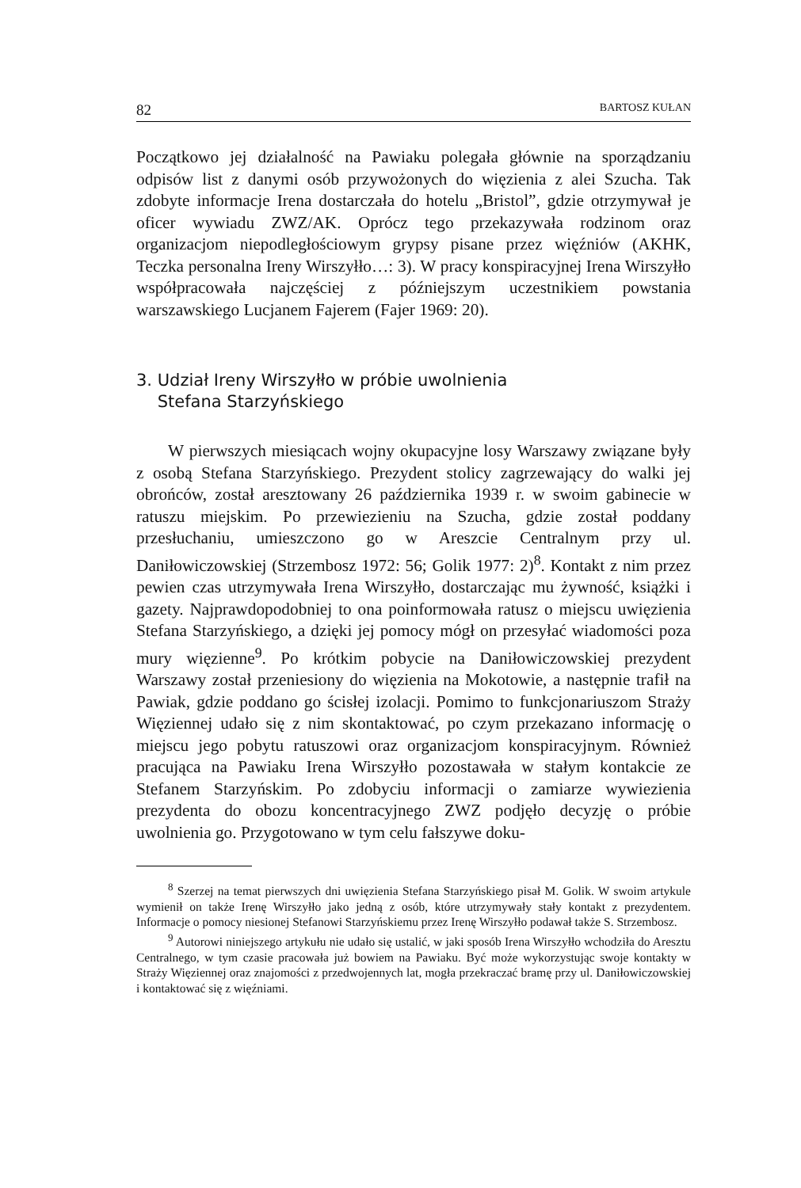82 BARTOSZ KUŁAN
Początkowo jej działalność na Pawiaku polegała głównie na sporządzaniu odpisów list z danymi osób przywożonych do więzienia z alei Szucha. Tak zdobyte informacje Irena dostarczała do hotelu „Bristol”, gdzie otrzymywał je oficer wywiadu ZWZ/AK. Oprócz tego przekazywała rodzinom oraz organizacjom niepodległościowym grypsy pisane przez więźniów (AKHK, Teczka personalna Ireny Wirszyłło…: 3). W pracy konspiracyjnej Irena Wirszyłło współpracowała najczęściej z późniejszym uczestnikiem powstania warszawskiego Lucjanem Fajerem (Fajer 1969: 20).
3. Udział Ireny Wirszyłło w próbie uwolnienia
Stefana Starzyńskiego
W pierwszych miesiącach wojny okupacyjne losy Warszawy związane były z osobą Stefana Starzyńskiego. Prezydent stolicy zagrzewający do walki jej obrońców, został aresztowany 26 października 1939 r. w swoim gabinecie w ratuszu miejskim. Po przewiezieniu na Szucha, gdzie został poddany przesłuchaniu, umieszczono go w Areszcie Centralnym przy ul. Daniłowiczowskiej (Strzembosz 1972: 56; Golik 1977: 2)<sup>8</sup>. Kontakt z nim przez pewien czas utrzymywała Irena Wirszyłło, dostarczając mu żywność, książki i gazety. Najprawdopodobniej to ona poinformowała ratusz o miejscu uwięzienia Stefana Starzyńskiego, a dzięki jej pomocy mógł on przesyłać wiadomości poza mury więzienne<sup>9</sup>. Po krótkim pobycie na Daniłowiczowskiej prezydent Warszawy został przeniesiony do więzienia na Mokotowie, a następnie trafił na Pawiak, gdzie poddano go ścisłej izolacji. Pomimo to funkcjonariuszom Straży Więziennej udało się z nim skontaktować, po czym przekazano informację o miejscu jego pobytu ratuszowi oraz organizacjom konspiracyjnym. Również pracująca na Pawiaku Irena Wirszyłło pozostawała w stałym kontakcie ze Stefanem Starzyńskim. Po zdobyciu informacji o zamiarze wywiezienia prezydenta do obozu koncentracyjnego ZWZ podjęło decyzję o próbie uwolnienia go. Przygotowano w tym celu fałszywe doku-
<sup>8</sup> Szerzej na temat pierwszych dni uwięzienia Stefana Starzyńskiego pisał M. Golik. W swoim artykule wymienił on także Irenę Wirszyłło jako jedną z osób, które utrzymywały stały kontakt z prezydentem. Informacje o pomocy niesionej Stefanowi Starzyńskiemu przez Irenę Wirszyłło podawał także S. Strzembosz.
<sup>9</sup> Autorowi niniejszego artykułu nie udało się ustalić, w jaki sposób Irena Wirszyłło wchodziła do Aresztu Centralnego, w tym czasie pracowała już bowiem na Pawiaku. Być może wykorzystując swoje kontakty w Straży Więziennej oraz znajomości z przedwojennych lat, mogła przekraczać bramę przy ul. Daniłowiczowskiej i kontaktować się z więźniami.